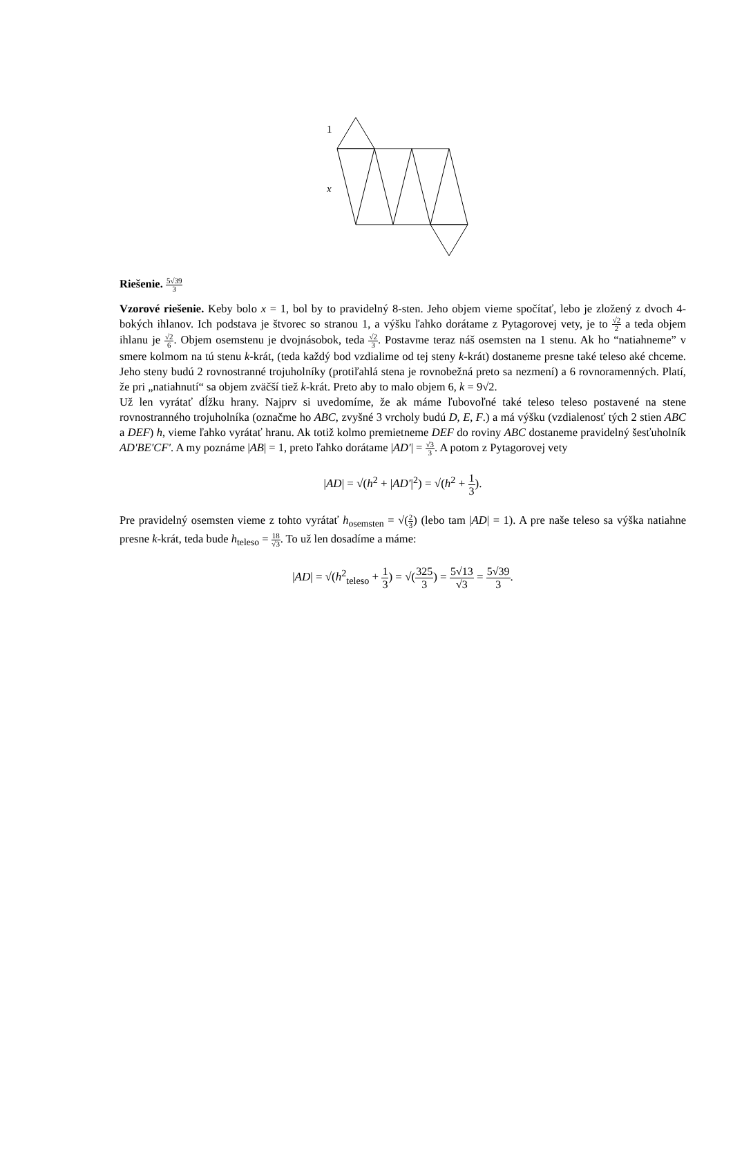1
x
Riešenie. 5√39 3
Vzorové riešenie. Keby bolo x = 1, bol by to pravidelný 8-sten. Jeho objem vieme spočítať, lebo je zložený z dvoch 4-bokých ihlanov. Ich podstava je štvorec so stranou 1, a výšku ľahko dorátame z Pytagorovej vety, je to √2 2 a teda objem ihlanu je √2 6. Objem osemstenu je dvojnásobok, teda √2 3. Postavme teraz náš osemsten na 1 stenu. Ak ho “natiahneme” v smere kolmom na tú stenu k-krát, (teda každý bod vzdialime od tej steny k-krát) dostaneme presne také teleso aké chceme. Jeho steny budú 2 rovnostranné trojuholníky (protiľahlá stena je rovnobežná preto sa nezmení) a 6 rovnoramenných. Platí, že pri „natiahnutí“ sa objem zväčší tiež k-krát. Preto aby to malo objem 6, k = 9√2.
Už len vyrátať dĺžku hrany. Najprv si uvedomíme, že ak máme ľubovoľné také teleso teleso postavené na stene rovnostranného trojuholníka (označme ho ABC, zvyšné 3 vrcholy budú D, E, F.) a má výšku (vzdialenosť tých 2 stien ABC a DEF) h, vieme ľahko vyrátať hranu. Ak totiž kolmo premietneme DEF do roviny ABC dostaneme pravidelný šesťuholník AD′BE′CF′. A my poznáme |AB| = 1, preto ľahko dorátame |AD′| = √3 3. A potom z Pytagorovej vety
|AD| = √(h<sup>2</sup> + |AD′|<sup>2</sup>) = √(h<sup>2</sup> + 1 3).
Pre pravidelný osemsten vieme z tohto vyrátať h<sub>osemsten</sub> = √(2 3) (lebo tam |AD| = 1). A pre naše teleso sa výška natiahne presne k-krát, teda bude h<sub>teleso</sub> = 18 √3. To už len dosadíme a máme:
|AD| = √(h<sup>2</sup><sub>teleso</sub> + 1 3) = √(325 3) = 5√13 √3 = 5√39 3.